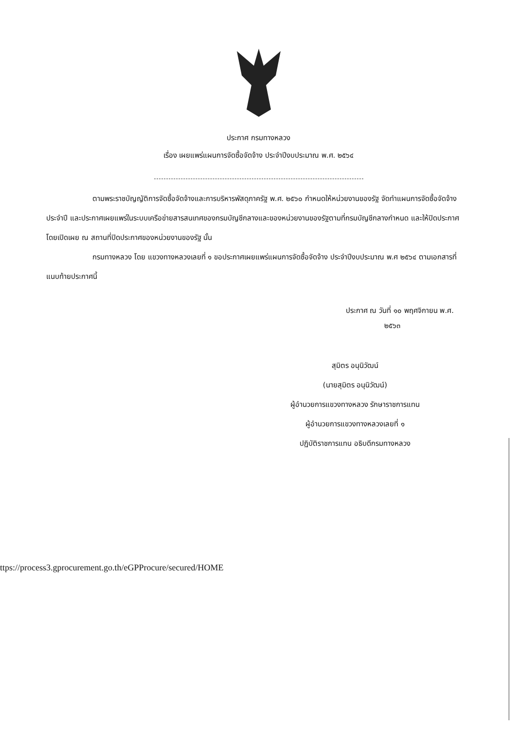ประกาศ กรมทางหลวง
เรื่อง เผยแพร่แผนการจัดซื้อจัดจ้าง ประจำปีงบประมาณ พ.ศ. ๒๕๖๔
ตามพระราชบัญญัติการจัดซื้อจัดจ้างและการบริหารพัสดุภาครัฐ พ.ศ. ๒๕๖๐ กำหนดให้หน่วยงานของรัฐ จัดทำแผนการจัดซื้อจัดจ้างประจำปี และประกาศเผยแพร่ในระบบเครือข่ายสารสนเทศของกรมบัญชีกลางและของหน่วยงานของรัฐตามที่กรมบัญชีกลางกำหนด และให้ปิดประกาศโดยเปิดเผย ณ สถานที่ปิดประกาศของหน่วยงานของรัฐ นั้น
กรมทางหลวง โดย แขวงทางหลวงเลยที่ ๑ ขอประกาศเผยแพร่แผนการจัดซื้อจัดจ้าง ประจำปีงบประมาณ พ.ศ ๒๕๖๔ ตามเอกสารที่แนบท้ายประกาศนี้
ประกาศ ณ วันที่ ๑๐ พฤศจิกายน พ.ศ.
๒๕๖๓
สุมิตร อนุนิวัฒน์
(นายสุมิตร อนุนิวัฒน์)
ผู้อำนวยการแขวงทางหลวง รักษาราชการแทน
ผู้อำนวยการแขวงทางหลวงเลยที่ ๑
ปฏิบัติราชการแทน อธิบดีกรมทางหลวง
ttps://process3.gprocurement.go.th/eGPProcure/secured/HOME